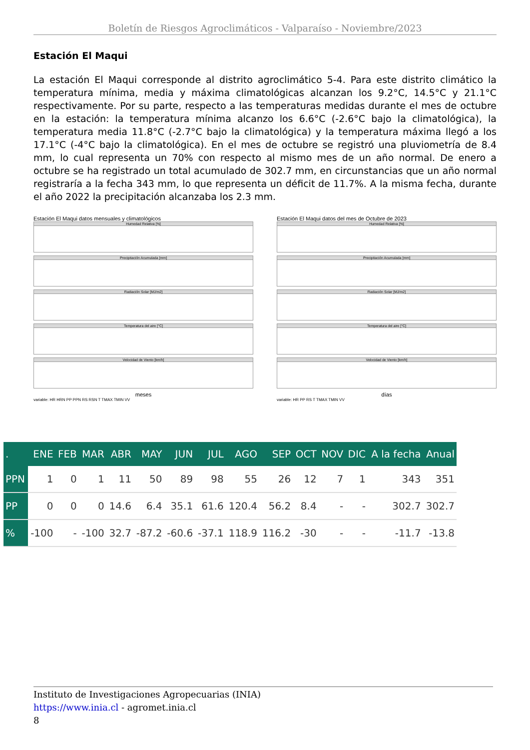Boletín de Riesgos Agroclimáticos - Valparaíso - Noviembre/2023
Estación El Maqui
La estación El Maqui corresponde al distrito agroclimático 5-4. Para este distrito climático la temperatura mínima, media y máxima climatológicas alcanzan los 9.2°C, 14.5°C y 21.1°C respectivamente. Por su parte, respecto a las temperaturas medidas durante el mes de octubre en la estación: la temperatura mínima alcanzo los 6.6°C (-2.6°C bajo la climatológica), la temperatura media 11.8°C (-2.7°C bajo la climatológica) y la temperatura máxima llegó a los 17.1°C (-4°C bajo la climatológica). En el mes de octubre se registró una pluviometría de 8.4 mm, lo cual representa un 70% con respecto al mismo mes de un año normal. De enero a octubre se ha registrado un total acumulado de 302.7 mm, en circunstancias que un año normal registraría a la fecha 343 mm, lo que representa un déficit de 11.7%. A la misma fecha, durante el año 2022 la precipitación alcanzaba los 2.3 mm.
Estación El Maqui datos mensuales y climatológicos
Humedad Relativa [%]
Precipitación Acumulada [mm]
Radiación Solar [MJ/m2]
Temperatura del aire [°C]
Velocidad de Viento [km/h]
meses
variable: HR HRN PP PPN RS RSN T TMAX TMIN VV
Estación El Maqui datos del mes de Octubre de 2023
Humedad Relativa [%]
Precipitación Acumulada [mm]
Radiación Solar [MJ/m2]
Temperatura del aire [°C]
Velocidad de Viento [km/h]
días
variable: HR PP RS T TMAX TMIN VV
| . | ENE | FEB | MAR | ABR | MAY | JUN | JUL | AGO | SEP | OCT | NOV | DIC | A la fecha | Anual |
| --- | --- | --- | --- | --- | --- | --- | --- | --- | --- | --- | --- | --- | --- | --- |
| PPN | 1 | 0 | 1 | 11 | 50 | 89 | 98 | 55 | 26 | 12 | 7 | 1 | 343 | 351 |
| PP | 0 | 0 | 0 | 14.6 | 6.4 | 35.1 | 61.6 | 120.4 | 56.2 | 8.4 | - | - | 302.7 | 302.7 |
| % | -100 | - | -100 | 32.7 | -87.2 | -60.6 | -37.1 | 118.9 | 116.2 | -30 | - | - | -11.7 | -13.8 |
Instituto de Investigaciones Agropecuarias (INIA)
https://www.inia.cl - agromet.inia.cl
8